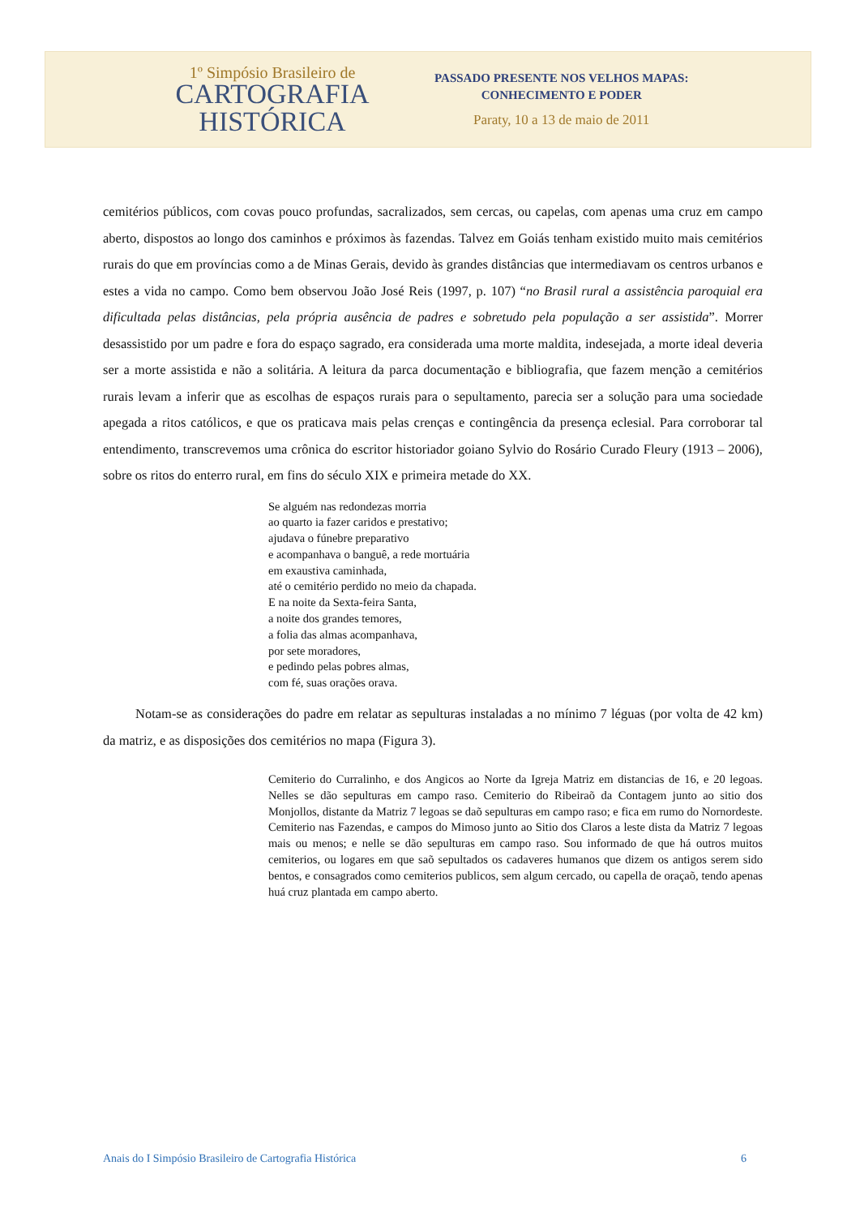1º Simpósio Brasileiro de
CARTOGRAFIA
HISTÓRICA
PASSADO PRESENTE NOS VELHOS MAPAS:
CONHECIMENTO E PODER
Paraty, 10 a 13 de maio de 2011
cemitérios públicos, com covas pouco profundas, sacralizados, sem cercas, ou capelas, com apenas uma cruz em campo aberto, dispostos ao longo dos caminhos e próximos às fazendas. Talvez em Goiás tenham existido muito mais cemitérios rurais do que em províncias como a de Minas Gerais, devido às grandes distâncias que intermediavam os centros urbanos e estes a vida no campo. Como bem observou João José Reis (1997, p. 107) “no Brasil rural a assistência paroquial era dificultada pelas distâncias, pela própria ausência de padres e sobretudo pela população a ser assistida”. Morrer desassistido por um padre e fora do espaço sagrado, era considerada uma morte maldita, indesejada, a morte ideal deveria ser a morte assistida e não a solitária. A leitura da parca documentação e bibliografia, que fazem menção a cemitérios rurais levam a inferir que as escolhas de espaços rurais para o sepultamento, parecia ser a solução para uma sociedade apegada a ritos católicos, e que os praticava mais pelas crenças e contingência da presença eclesial. Para corroborar tal entendimento, transcrevemos uma crônica do escritor historiador goiano Sylvio do Rosário Curado Fleury (1913 – 2006), sobre os ritos do enterro rural, em fins do século XIX e primeira metade do XX.
Se alguém nas redondezas morria
ao quarto ia fazer caridos e prestativo;
ajudava o fúnebre preparativo
e acompanhava o banguê, a rede mortuária
em exaustiva caminhada,
até o cemitério perdido no meio da chapada.
E na noite da Sexta-feira Santa,
a noite dos grandes temores,
a folia das almas acompanhava,
por sete moradores,
e pedindo pelas pobres almas,
com fé, suas orações orava.
Notam-se as considerações do padre em relatar as sepulturas instaladas a no mínimo 7 léguas (por volta de 42 km) da matriz, e as disposições dos cemitérios no mapa (Figura 3).
Cemiterio do Curralinho, e dos Angicos ao Norte da Igreja Matriz em distancias de 16, e 20 legoas. Nelles se dão sepulturas em campo raso. Cemiterio do Ribeiraõ da Contagem junto ao sitio dos Monjollos, distante da Matriz 7 legoas se daõ sepulturas em campo raso; e fica em rumo do Nornordeste. Cemiterio nas Fazendas, e campos do Mimoso junto ao Sitio dos Claros a leste dista da Matriz 7 legoas mais ou menos; e nelle se dão sepulturas em campo raso. Sou informado de que há outros muitos cemiterios, ou logares em que saõ sepultados os cadaveres humanos que dizem os antigos serem sido bentos, e consagrados como cemiterios publicos, sem algum cercado, ou capella de oraçaõ, tendo apenas huá cruz plantada em campo aberto.
Anais do I Simpósio Brasileiro de Cartografia Histórica 6